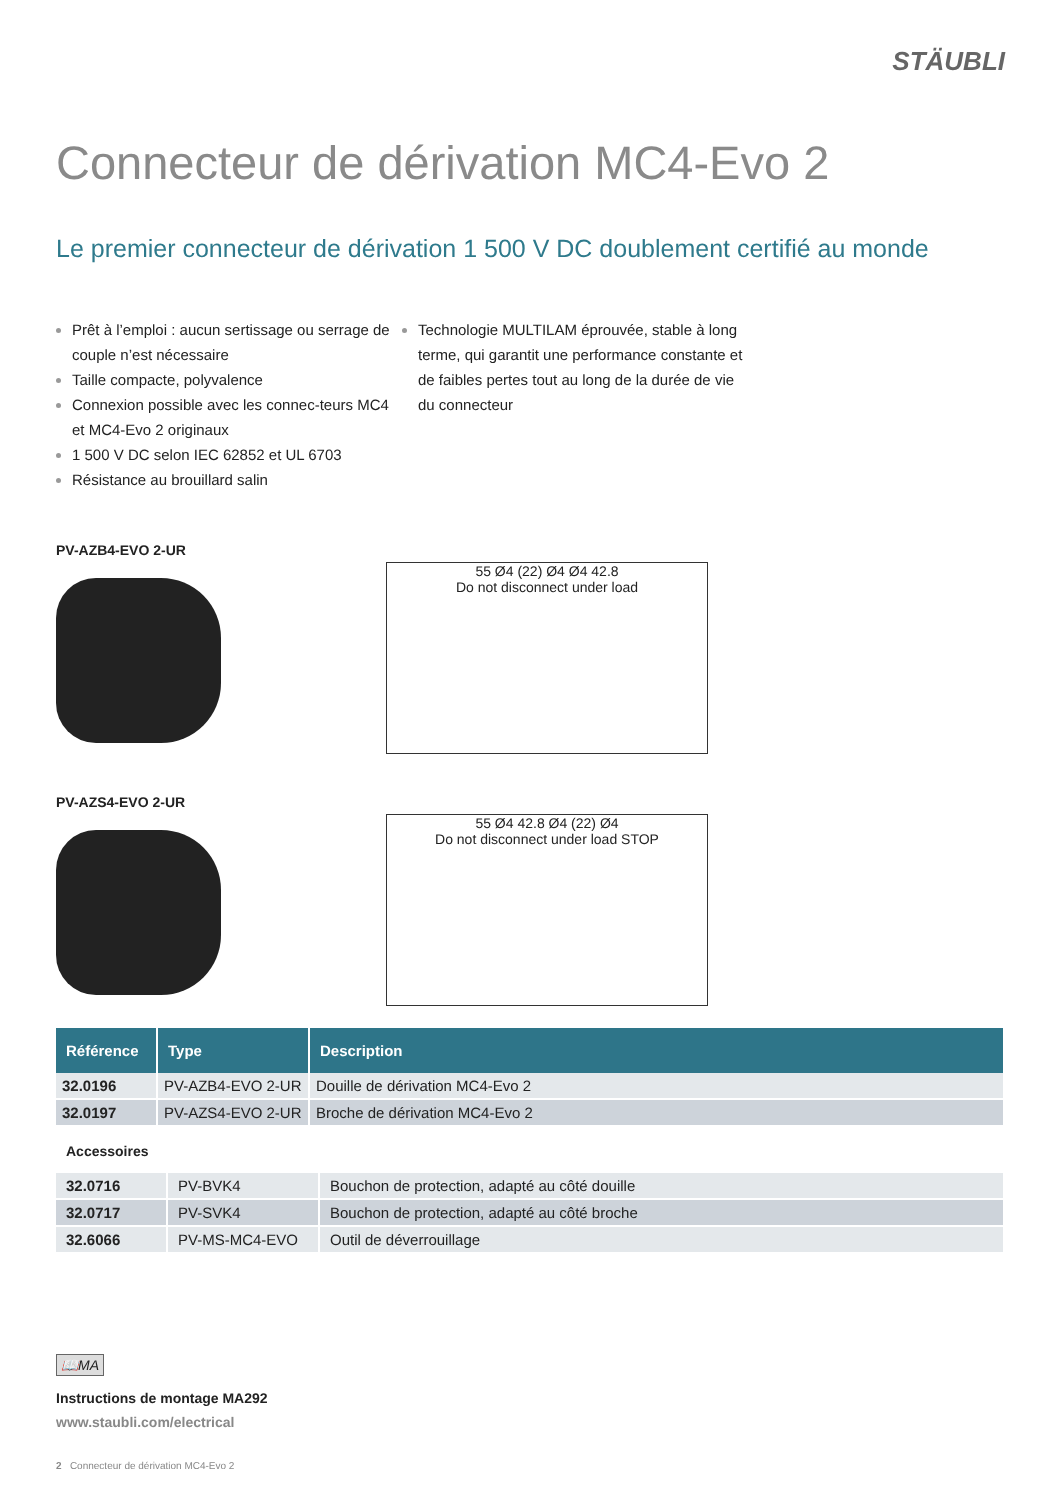STÄUBLI
Connecteur de dérivation MC4-Evo 2
Le premier connecteur de dérivation 1 500 V DC doublement certifié au monde
Prêt à l’emploi : aucun sertissage ou serrage de couple n’est nécessaire
Taille compacte, polyvalence
Connexion possible avec les connec-teurs MC4 et MC4-Evo 2 originaux
1 500 V DC selon IEC 62852 et UL 6703
Résistance au brouillard salin
Technologie MULTILAM éprouvée, stable à long terme, qui garantit une performance constante et de faibles pertes tout au long de la durée de vie du connecteur
PV-AZB4-EVO 2-UR
55 Ø4 (22) Ø4 Ø4 42.8
Do not disconnect under load
PV-AZS4-EVO 2-UR
55 Ø4 42.8 Ø4 (22) Ø4
Do not disconnect under load STOP
| Référence | Type | Description |
| --- | --- | --- |
| 32.0196 | PV-AZB4-EVO 2-UR | Douille de dérivation MC4-Evo 2 |
| 32.0197 | PV-AZS4-EVO 2-UR | Broche de dérivation MC4-Evo 2 |
Accessoires
| 32.0716 | PV-BVK4 | Bouchon de protection, adapté au côté douille |
| 32.0717 | PV-SVK4 | Bouchon de protection, adapté au côté broche |
| 32.6066 | PV-MS-MC4-EVO | Outil de déverrouillage |
📖MA
Instructions de montage MA292
www.staubli.com/electrical
2 Connecteur de dérivation MC4-Evo 2